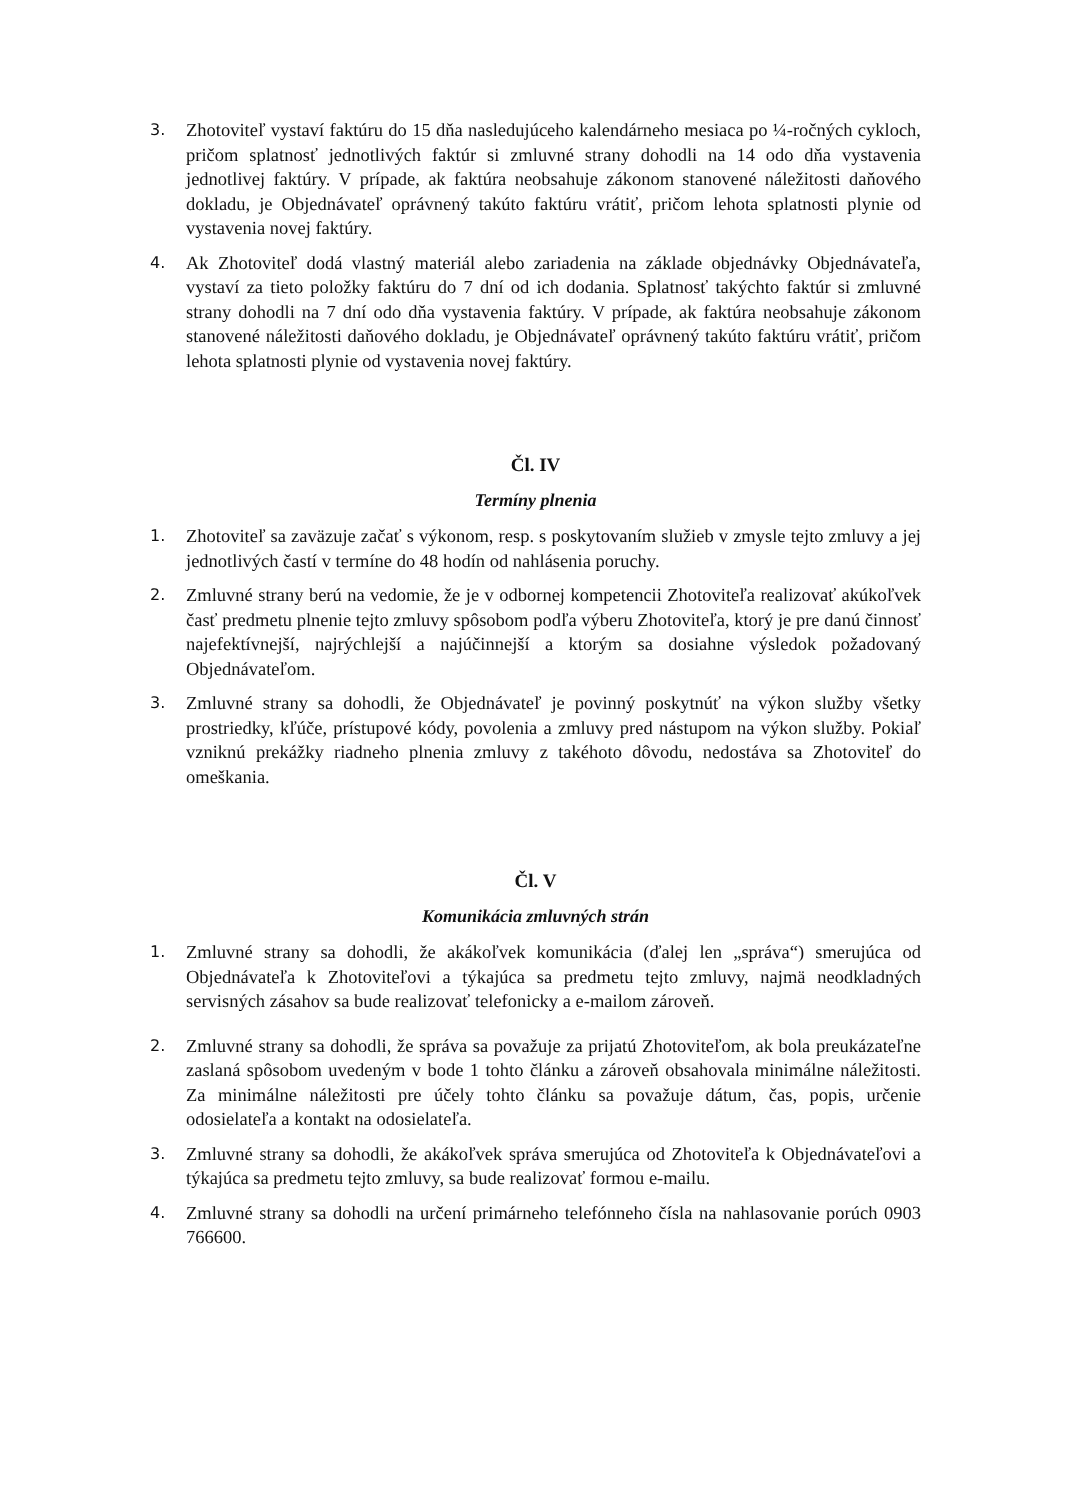3.
Zhotoviteľ vystaví faktúru do 15 dňa nasledujúceho kalendárneho mesiaca po ¼-ročných cykloch, pričom splatnosť jednotlivých faktúr si zmluvné strany dohodli na 14 odo dňa vystavenia jednotlivej faktúry. V prípade, ak faktúra neobsahuje zákonom stanovené náležitosti daňového dokladu, je Objednávateľ oprávnený takúto faktúru vrátiť, pričom lehota splatnosti plynie od vystavenia novej faktúry.
4.
Ak Zhotoviteľ dodá vlastný materiál alebo zariadenia na základe objednávky Objednávateľa, vystaví za tieto položky faktúru do 7 dní od ich dodania. Splatnosť takýchto faktúr si zmluvné strany dohodli na 7 dní odo dňa vystavenia faktúry. V prípade, ak faktúra neobsahuje zákonom stanovené náležitosti daňového dokladu, je Objednávateľ oprávnený takúto faktúru vrátiť, pričom lehota splatnosti plynie od vystavenia novej faktúry.
Čl. IV
Termíny plnenia
1.
Zhotoviteľ sa zaväzuje začať s výkonom, resp. s poskytovaním služieb v zmysle tejto zmluvy a jej jednotlivých častí v termíne do 48 hodín od nahlásenia poruchy.
2.
Zmluvné strany berú na vedomie, že je v odbornej kompetencii Zhotoviteľa realizovať akúkoľvek časť predmetu plnenie tejto zmluvy spôsobom podľa výberu Zhotoviteľa, ktorý je pre danú činnosť najefektívnejší, najrýchlejší a najúčinnejší a ktorým sa dosiahne výsledok požadovaný Objednávateľom.
3.
Zmluvné strany sa dohodli, že Objednávateľ je povinný poskytnúť na výkon služby všetky prostriedky, kľúče, prístupové kódy, povolenia a zmluvy pred nástupom na výkon služby. Pokiaľ vzniknú prekážky riadneho plnenia zmluvy z takéhoto dôvodu, nedostáva sa Zhotoviteľ do omeškania.
Čl. V
Komunikácia zmluvných strán
1.
Zmluvné strany sa dohodli, že akákoľvek komunikácia (ďalej len „správa“) smerujúca od Objednávateľa k Zhotoviteľovi a týkajúca sa predmetu tejto zmluvy, najmä neodkladných servisných zásahov sa bude realizovať telefonicky a e-mailom zároveň.
2.
Zmluvné strany sa dohodli, že správa sa považuje za prijatú Zhotoviteľom, ak bola preukázateľne zaslaná spôsobom uvedeným v bode 1 tohto článku a zároveň obsahovala minimálne náležitosti. Za minimálne náležitosti pre účely tohto článku sa považuje dátum, čas, popis, určenie odosielateľa a kontakt na odosielateľa.
3.
Zmluvné strany sa dohodli, že akákoľvek správa smerujúca od Zhotoviteľa k Objednávateľovi a týkajúca sa predmetu tejto zmluvy, sa bude realizovať formou e-mailu.
4.
Zmluvné strany sa dohodli na určení primárneho telefónneho čísla na nahlasovanie porúch 0903 766600.